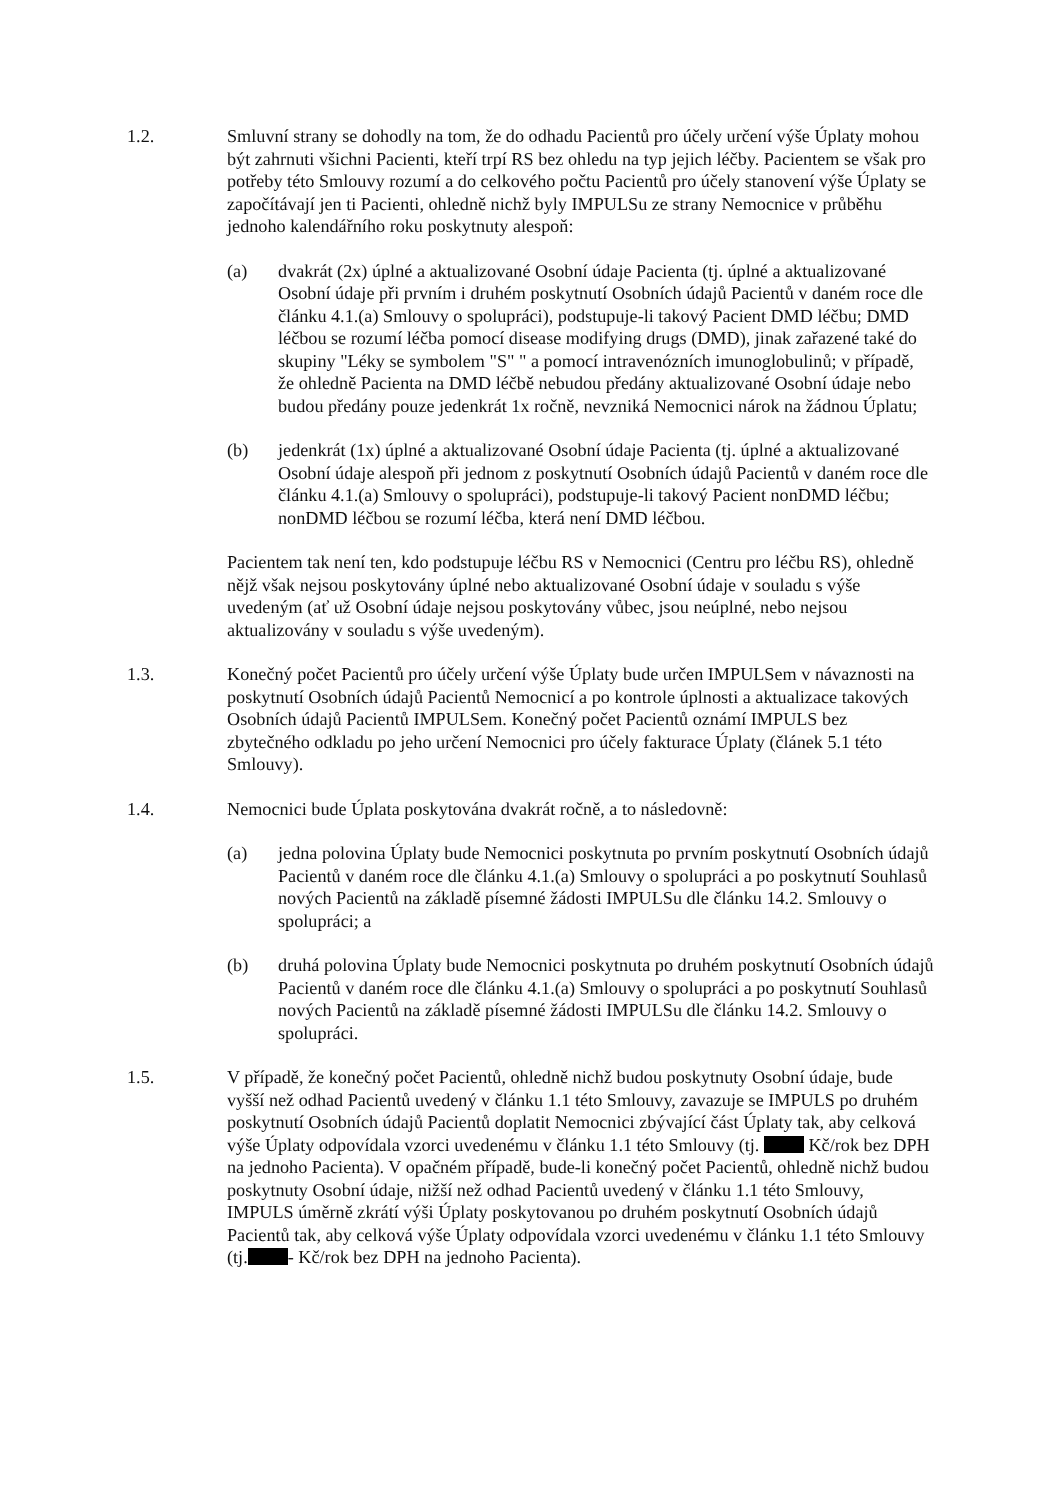1.2. Smluvní strany se dohodly na tom, že do odhadu Pacientů pro účely určení výše Úplaty mohou být zahrnuti všichni Pacienti, kteří trpí RS bez ohledu na typ jejich léčby. Pacientem se však pro potřeby této Smlouvy rozumí a do celkového počtu Pacientů pro účely stanovení výše Úplaty se započítávají jen ti Pacienti, ohledně nichž byly IMPULSu ze strany Nemocnice v průběhu jednoho kalendářního roku poskytnuty alespoň:
(a) dvakrát (2x) úplné a aktualizované Osobní údaje Pacienta (tj. úplné a aktualizované Osobní údaje při prvním i druhém poskytnutí Osobních údajů Pacientů v daném roce dle článku 4.1.(a) Smlouvy o spolupráci), podstupuje-li takový Pacient DMD léčbu; DMD léčbou se rozumí léčba pomocí disease modifying drugs (DMD), jinak zařazené také do skupiny "Léky se symbolem "S" " a pomocí intravenózních imunoglobulinů; v případě, že ohledně Pacienta na DMD léčbě nebudou předány aktualizované Osobní údaje nebo budou předány pouze jedenkrát 1x ročně, nevzniká Nemocnici nárok na žádnou Úplatu;
(b) jedenkrát (1x) úplné a aktualizované Osobní údaje Pacienta (tj. úplné a aktualizované Osobní údaje alespoň při jednom z poskytnutí Osobních údajů Pacientů v daném roce dle článku 4.1.(a) Smlouvy o spolupráci), podstupuje-li takový Pacient nonDMD léčbu; nonDMD léčbou se rozumí léčba, která není DMD léčbou.
Pacientem tak není ten, kdo podstupuje léčbu RS v Nemocnici (Centru pro léčbu RS), ohledně nějž však nejsou poskytovány úplné nebo aktualizované Osobní údaje v souladu s výše uvedeným (ať už Osobní údaje nejsou poskytovány vůbec, jsou neúplné, nebo nejsou aktualizovány v souladu s výše uvedeným).
1.3. Konečný počet Pacientů pro účely určení výše Úplaty bude určen IMPULSem v návaznosti na poskytnutí Osobních údajů Pacientů Nemocnicí a po kontrole úplnosti a aktualizace takových Osobních údajů Pacientů IMPULSem. Konečný počet Pacientů oznámí IMPULS bez zbytečného odkladu po jeho určení Nemocnici pro účely fakturace Úplaty (článek 5.1 této Smlouvy).
1.4. Nemocnici bude Úplata poskytována dvakrát ročně, a to následovně:
(a) jedna polovina Úplaty bude Nemocnici poskytnuta po prvním poskytnutí Osobních údajů Pacientů v daném roce dle článku 4.1.(a) Smlouvy o spolupráci a po poskytnutí Souhlasů nových Pacientů na základě písemné žádosti IMPULSu dle článku 14.2. Smlouvy o spolupráci; a
(b) druhá polovina Úplaty bude Nemocnici poskytnuta po druhém poskytnutí Osobních údajů Pacientů v daném roce dle článku 4.1.(a) Smlouvy o spolupráci a po poskytnutí Souhlasů nových Pacientů na základě písemné žádosti IMPULSu dle článku 14.2. Smlouvy o spolupráci.
1.5. V případě, že konečný počet Pacientů, ohledně nichž budou poskytnuty Osobní údaje, bude vyšší než odhad Pacientů uvedený v článku 1.1 této Smlouvy, zavazuje se IMPULS po druhém poskytnutí Osobních údajů Pacientů doplatit Nemocnici zbývající část Úplaty tak, aby celková výše Úplaty odpovídala vzorci uvedenému v článku 1.1 této Smlouvy (tj. Kč/rok bez DPH na jednoho Pacienta). V opačném případě, bude-li konečný počet Pacientů, ohledně nichž budou poskytnuty Osobní údaje, nižší než odhad Pacientů uvedený v článku 1.1 této Smlouvy, IMPULS úměrně zkrátí výši Úplaty poskytovanou po druhém poskytnutí Osobních údajů Pacientů tak, aby celková výše Úplaty odpovídala vzorci uvedenému v článku 1.1 této Smlouvy (tj. - Kč/rok bez DPH na jednoho Pacienta).